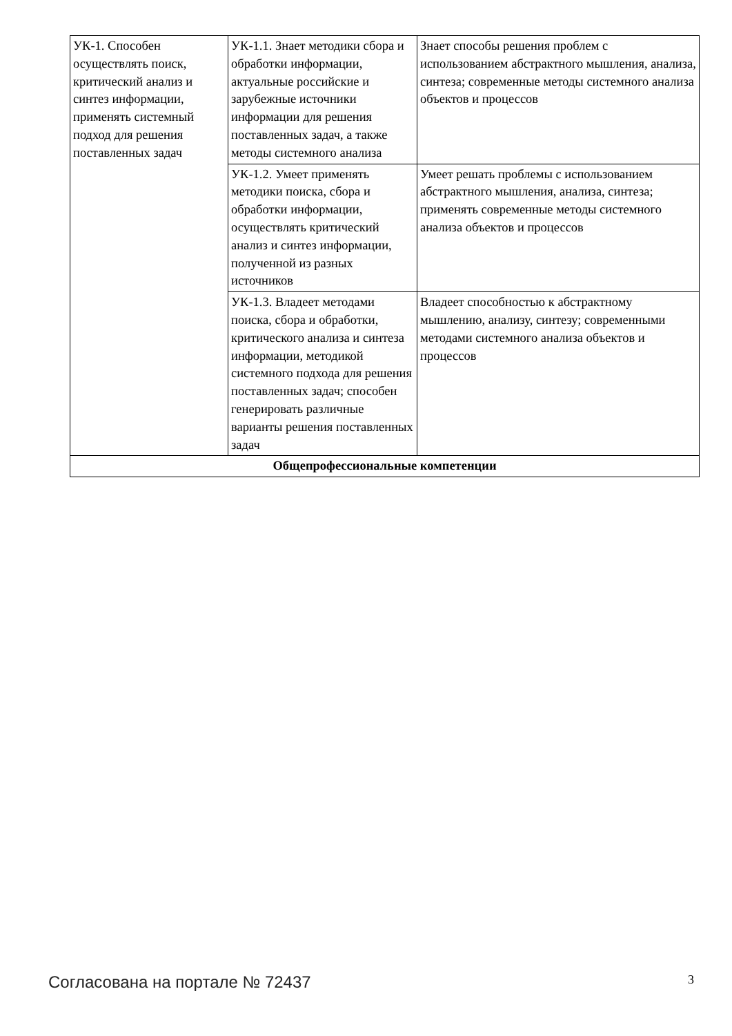| УК-1. Способен осуществлять поиск, критический анализ и синтез информации, применять системный подход для решения поставленных задач | УК-1.1. Знает методики сбора и обработки информации, актуальные российские и зарубежные источники информации для решения поставленных задач, а также методы системного анализа | Знает способы решения проблем с использованием абстрактного мышления, анализа, синтеза; современные методы системного анализа объектов и процессов |
| | УК-1.2. Умеет применять методики поиска, сбора и обработки информации, осуществлять критический анализ и синтез информации, полученной из разных источников | Умеет решать проблемы с использованием абстрактного мышления, анализа, синтеза; применять современные методы системного анализа объектов и процессов |
| | УК-1.3. Владеет методами поиска, сбора и обработки, критического анализа и синтеза информации, методикой системного подхода для решения поставленных задач; способен генерировать различные варианты решения поставленных задач | Владеет способностью к абстрактному мышлению, анализу, синтезу; современными методами системного анализа объектов и процессов |
| Общепрофессиональные компетенции | | |
Согласована на портале № 72437 3